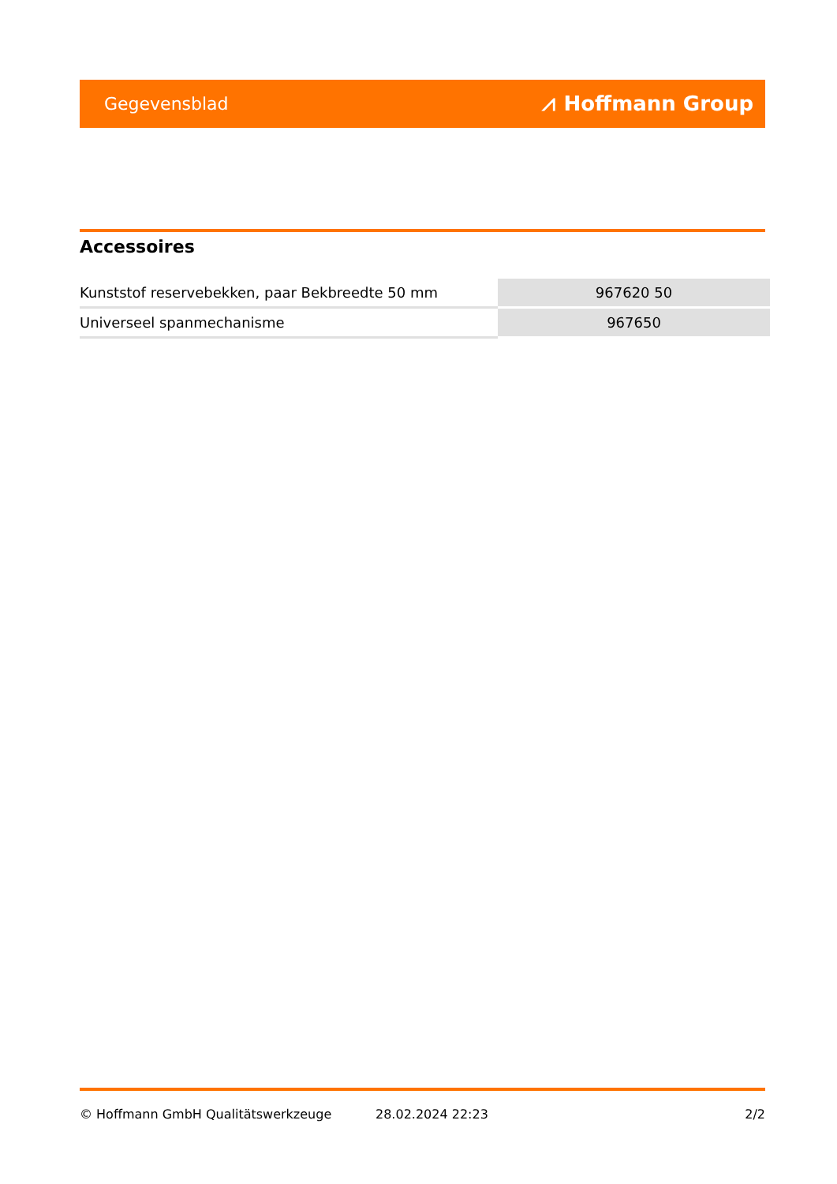Gegevensblad ⩘ Hoffmann Group
Accessoires
| Kunststof reservebekken, paar Bekbreedte 50 mm | 967620 50 |
| Universeel spanmechanisme | 967650 |
© Hoffmann GmbH Qualitätswerkzeuge 28.02.2024 22:23 2/2